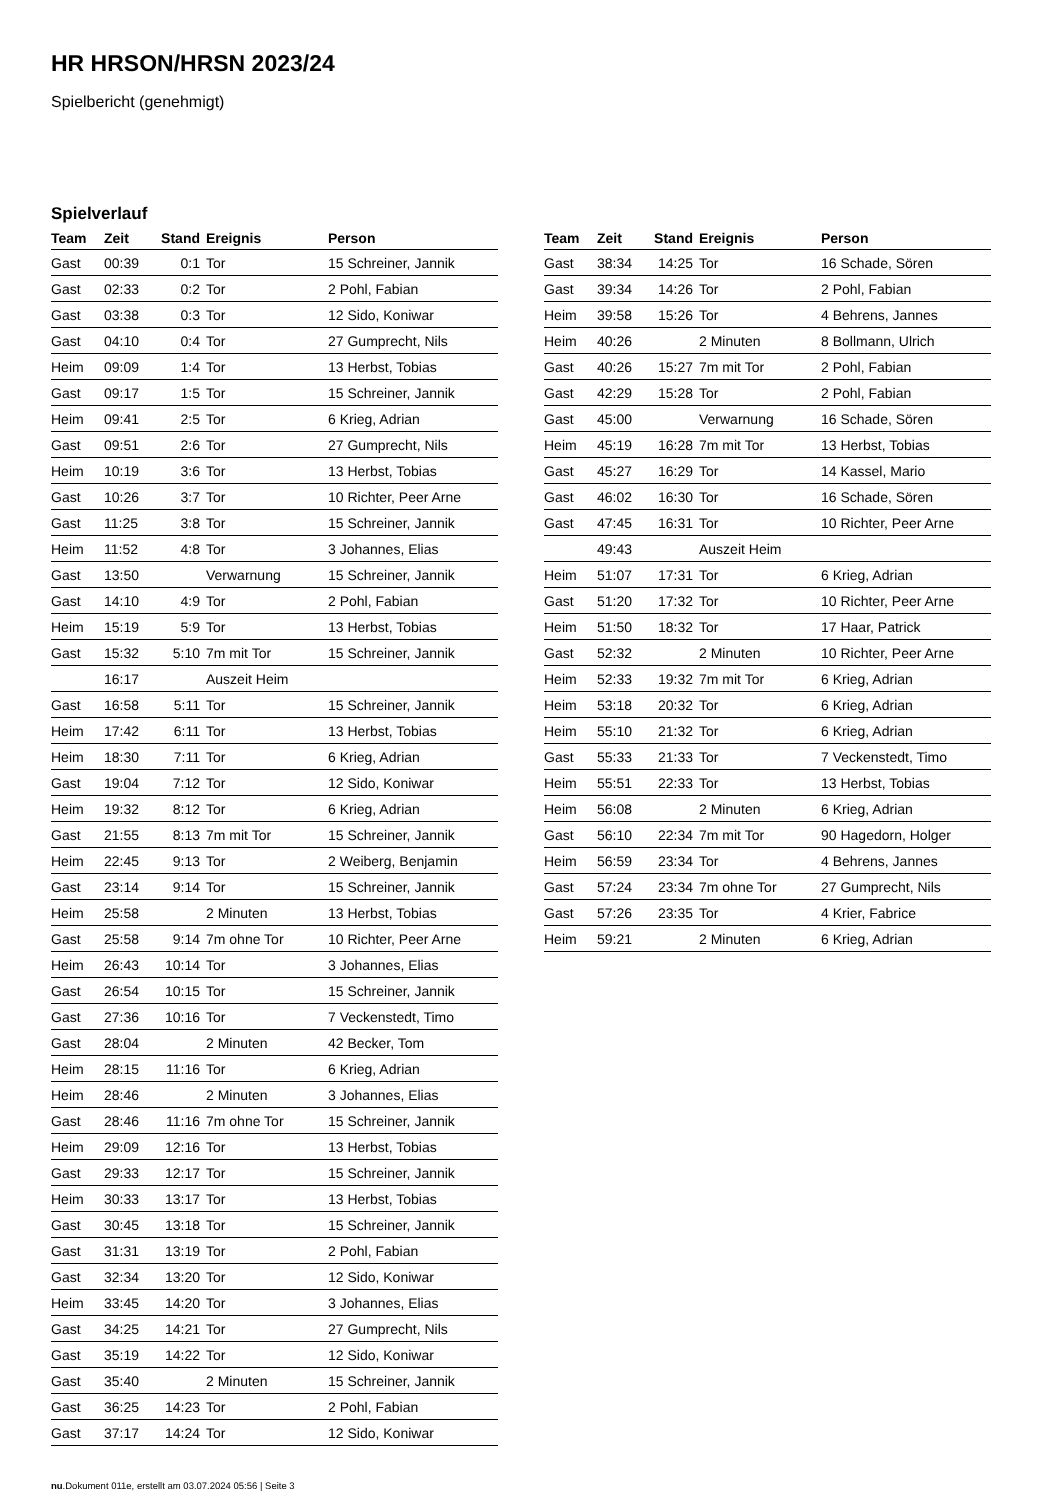HR HRSON/HRSN 2023/24
Spielbericht (genehmigt)
Spielverlauf
| Team | Zeit | Stand | Ereignis | Person |
| --- | --- | --- | --- | --- |
| Gast | 00:39 | 0:1 | Tor | 15 Schreiner, Jannik |
| Gast | 02:33 | 0:2 | Tor | 2 Pohl, Fabian |
| Gast | 03:38 | 0:3 | Tor | 12 Sido, Koniwar |
| Gast | 04:10 | 0:4 | Tor | 27 Gumprecht, Nils |
| Heim | 09:09 | 1:4 | Tor | 13 Herbst, Tobias |
| Gast | 09:17 | 1:5 | Tor | 15 Schreiner, Jannik |
| Heim | 09:41 | 2:5 | Tor | 6 Krieg, Adrian |
| Gast | 09:51 | 2:6 | Tor | 27 Gumprecht, Nils |
| Heim | 10:19 | 3:6 | Tor | 13 Herbst, Tobias |
| Gast | 10:26 | 3:7 | Tor | 10 Richter, Peer Arne |
| Gast | 11:25 | 3:8 | Tor | 15 Schreiner, Jannik |
| Heim | 11:52 | 4:8 | Tor | 3 Johannes, Elias |
| Gast | 13:50 | | Verwarnung | 15 Schreiner, Jannik |
| Gast | 14:10 | 4:9 | Tor | 2 Pohl, Fabian |
| Heim | 15:19 | 5:9 | Tor | 13 Herbst, Tobias |
| Gast | 15:32 | 5:10 | 7m mit Tor | 15 Schreiner, Jannik |
| | 16:17 | | Auszeit Heim | |
| Gast | 16:58 | 5:11 | Tor | 15 Schreiner, Jannik |
| Heim | 17:42 | 6:11 | Tor | 13 Herbst, Tobias |
| Heim | 18:30 | 7:11 | Tor | 6 Krieg, Adrian |
| Gast | 19:04 | 7:12 | Tor | 12 Sido, Koniwar |
| Heim | 19:32 | 8:12 | Tor | 6 Krieg, Adrian |
| Gast | 21:55 | 8:13 | 7m mit Tor | 15 Schreiner, Jannik |
| Heim | 22:45 | 9:13 | Tor | 2 Weiberg, Benjamin |
| Gast | 23:14 | 9:14 | Tor | 15 Schreiner, Jannik |
| Heim | 25:58 | | 2 Minuten | 13 Herbst, Tobias |
| Gast | 25:58 | 9:14 | 7m ohne Tor | 10 Richter, Peer Arne |
| Heim | 26:43 | 10:14 | Tor | 3 Johannes, Elias |
| Gast | 26:54 | 10:15 | Tor | 15 Schreiner, Jannik |
| Gast | 27:36 | 10:16 | Tor | 7 Veckenstedt, Timo |
| Gast | 28:04 | | 2 Minuten | 42 Becker, Tom |
| Heim | 28:15 | 11:16 | Tor | 6 Krieg, Adrian |
| Heim | 28:46 | | 2 Minuten | 3 Johannes, Elias |
| Gast | 28:46 | 11:16 | 7m ohne Tor | 15 Schreiner, Jannik |
| Heim | 29:09 | 12:16 | Tor | 13 Herbst, Tobias |
| Gast | 29:33 | 12:17 | Tor | 15 Schreiner, Jannik |
| Heim | 30:33 | 13:17 | Tor | 13 Herbst, Tobias |
| Gast | 30:45 | 13:18 | Tor | 15 Schreiner, Jannik |
| Gast | 31:31 | 13:19 | Tor | 2 Pohl, Fabian |
| Gast | 32:34 | 13:20 | Tor | 12 Sido, Koniwar |
| Heim | 33:45 | 14:20 | Tor | 3 Johannes, Elias |
| Gast | 34:25 | 14:21 | Tor | 27 Gumprecht, Nils |
| Gast | 35:19 | 14:22 | Tor | 12 Sido, Koniwar |
| Gast | 35:40 | | 2 Minuten | 15 Schreiner, Jannik |
| Gast | 36:25 | 14:23 | Tor | 2 Pohl, Fabian |
| Gast | 37:17 | 14:24 | Tor | 12 Sido, Koniwar |
| Team | Zeit | Stand | Ereignis | Person |
| --- | --- | --- | --- | --- |
| Gast | 38:34 | 14:25 | Tor | 16 Schade, Sören |
| Gast | 39:34 | 14:26 | Tor | 2 Pohl, Fabian |
| Heim | 39:58 | 15:26 | Tor | 4 Behrens, Jannes |
| Heim | 40:26 | | 2 Minuten | 8 Bollmann, Ulrich |
| Gast | 40:26 | 15:27 | 7m mit Tor | 2 Pohl, Fabian |
| Gast | 42:29 | 15:28 | Tor | 2 Pohl, Fabian |
| Gast | 45:00 | | Verwarnung | 16 Schade, Sören |
| Heim | 45:19 | 16:28 | 7m mit Tor | 13 Herbst, Tobias |
| Gast | 45:27 | 16:29 | Tor | 14 Kassel, Mario |
| Gast | 46:02 | 16:30 | Tor | 16 Schade, Sören |
| Gast | 47:45 | 16:31 | Tor | 10 Richter, Peer Arne |
| | 49:43 | | Auszeit Heim | |
| Heim | 51:07 | 17:31 | Tor | 6 Krieg, Adrian |
| Gast | 51:20 | 17:32 | Tor | 10 Richter, Peer Arne |
| Heim | 51:50 | 18:32 | Tor | 17 Haar, Patrick |
| Gast | 52:32 | | 2 Minuten | 10 Richter, Peer Arne |
| Heim | 52:33 | 19:32 | 7m mit Tor | 6 Krieg, Adrian |
| Heim | 53:18 | 20:32 | Tor | 6 Krieg, Adrian |
| Heim | 55:10 | 21:32 | Tor | 6 Krieg, Adrian |
| Gast | 55:33 | 21:33 | Tor | 7 Veckenstedt, Timo |
| Heim | 55:51 | 22:33 | Tor | 13 Herbst, Tobias |
| Heim | 56:08 | | 2 Minuten | 6 Krieg, Adrian |
| Gast | 56:10 | 22:34 | 7m mit Tor | 90 Hagedorn, Holger |
| Heim | 56:59 | 23:34 | Tor | 4 Behrens, Jannes |
| Gast | 57:24 | 23:34 | 7m ohne Tor | 27 Gumprecht, Nils |
| Gast | 57:26 | 23:35 | Tor | 4 Krier, Fabrice |
| Heim | 59:21 | | 2 Minuten | 6 Krieg, Adrian |
nu.Dokument 011e, erstellt am 03.07.2024 05:56 | Seite 3